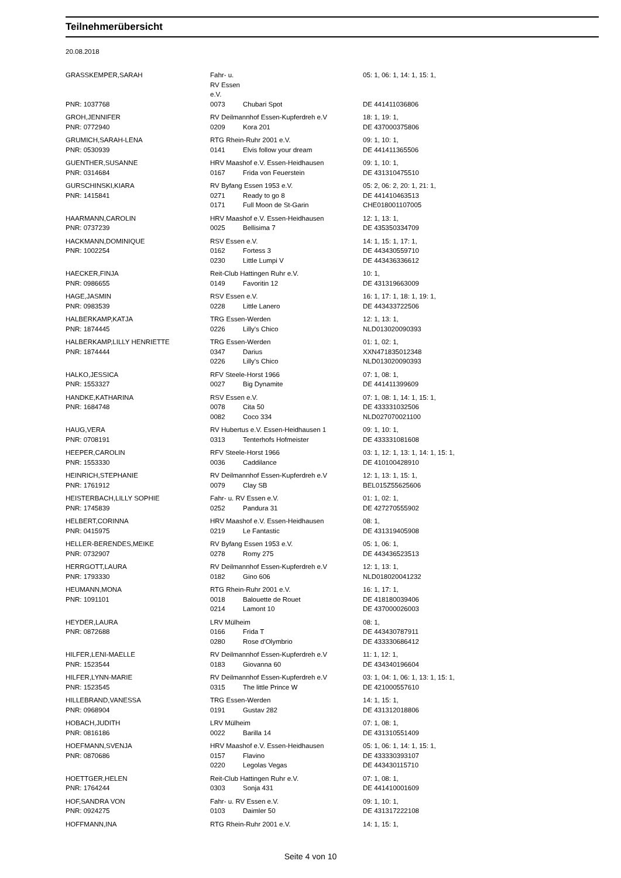Teilnehmerübersicht
20.08.2018
| GRASSKEMPER,SARAH | Fahr- u. RV Essen e.V. | | | 05: 1, 06: 1, 14: 1, 15: 1, |
| PNR: 1037768 | 0073 | Chubari Spot | | DE 441411036806 |
| GROH,JENNIFER | RV Deilmannhof Essen-Kupferdreh e.V | | | 18: 1, 19: 1, |
| PNR: 0772940 | 0209 | Kora 201 | | DE 437000375806 |
| GRUMICH,SARAH-LENA | RTG Rhein-Ruhr 2001 e.V. | | | 09: 1, 10: 1, |
| PNR: 0530939 | 0141 | Elvis follow your dream | | DE 441411365506 |
| GUENTHER,SUSANNE | HRV Maashof e.V. Essen-Heidhausen | | | 09: 1, 10: 1, |
| PNR: 0314684 | 0167 | Frida von Feuerstein | | DE 431310475510 |
| GURSCHINSKI,KIARA | RV Byfang Essen 1953 e.V. | | | 05: 2, 06: 2, 20: 1, 21: 1, |
| PNR: 1415841 | 0271 | Ready to go 8 | | DE 441410463513 |
| | 0171 | Full Moon de St-Garin | | CHE018001107005 |
| HAARMANN,CAROLIN | HRV Maashof e.V. Essen-Heidhausen | | | 12: 1, 13: 1, |
| PNR: 0737239 | 0025 | Bellisima 7 | | DE 435350334709 |
| HACKMANN,DOMINIQUE | RSV Essen e.V. | | | 14: 1, 15: 1, 17: 1, |
| PNR: 1002254 | 0162 | Fortess 3 | | DE 443430559710 |
| | 0230 | Little Lumpi V | | DE 443436336612 |
| HAECKER,FINJA | Reit-Club Hattingen Ruhr e.V. | | | 10: 1, |
| PNR: 0986655 | 0149 | Favoritin 12 | | DE 431319663009 |
| HAGE,JASMIN | RSV Essen e.V. | | | 16: 1, 17: 1, 18: 1, 19: 1, |
| PNR: 0983539 | 0228 | Little Lanero | | DE 443433722506 |
| HALBERKAMP,KATJA | TRG Essen-Werden | | | 12: 1, 13: 1, |
| PNR: 1874445 | 0226 | Lilly's Chico | | NLD013020090393 |
| HALBERKAMP,LILLY HENRIETTE | TRG Essen-Werden | | | 01: 1, 02: 1, |
| PNR: 1874444 | 0347 | Darius | | XXN471835012348 |
| | 0226 | Lilly's Chico | | NLD013020090393 |
| HALKO,JESSICA | RFV Steele-Horst 1966 | | | 07: 1, 08: 1, |
| PNR: 1553327 | 0027 | Big Dynamite | | DE 441411399609 |
| HANDKE,KATHARINA | RSV Essen e.V. | | | 07: 1, 08: 1, 14: 1, 15: 1, |
| PNR: 1684748 | 0078 | Cita 50 | | DE 433331032506 |
| | 0082 | Coco 334 | | NLD027070021100 |
| HAUG,VERA | RV Hubertus e.V. Essen-Heidhausen 1 | | | 09: 1, 10: 1, |
| PNR: 0708191 | 0313 | Tenterhofs Hofmeister | | DE 433331081608 |
| HEEPER,CAROLIN | RFV Steele-Horst 1966 | | | 03: 1, 12: 1, 13: 1, 14: 1, 15: 1, |
| PNR: 1553330 | 0036 | Caddilance | | DE 410100428910 |
| HEINRICH,STEPHANIE | RV Deilmannhof Essen-Kupferdreh e.V | | | 12: 1, 13: 1, 15: 1, |
| PNR: 1761912 | 0079 | Clay SB | | BEL015Z55625606 |
| HEISTERBACH,LILLY SOPHIE | Fahr- u. RV Essen e.V. | | | 01: 1, 02: 1, |
| PNR: 1745839 | 0252 | Pandura 31 | | DE 427270555902 |
| HELBERT,CORINNA | HRV Maashof e.V. Essen-Heidhausen | | | 08: 1, |
| PNR: 0415975 | 0219 | Le Fantastic | | DE 431319405908 |
| HELLER-BERENDES,MEIKE | RV Byfang Essen 1953 e.V. | | | 05: 1, 06: 1, |
| PNR: 0732907 | 0278 | Romy 275 | | DE 443436523513 |
| HERRGOTT,LAURA | RV Deilmannhof Essen-Kupferdreh e.V | | | 12: 1, 13: 1, |
| PNR: 1793330 | 0182 | Gino 606 | | NLD018020041232 |
| HEUMANN,MONA | RTG Rhein-Ruhr 2001 e.V. | | | 16: 1, 17: 1, |
| PNR: 1091101 | 0018 | Balouette de Rouet | | DE 418180039406 |
| | 0214 | Lamont 10 | | DE 437000026003 |
| HEYDER,LAURA | LRV Mülheim | | | 08: 1, |
| PNR: 0872688 | 0166 | Frida T | | DE 443430787911 |
| | 0280 | Rose d'Olymbrio | | DE 433330686412 |
| HILFER,LENI-MAELLE | RV Deilmannhof Essen-Kupferdreh e.V | | | 11: 1, 12: 1, |
| PNR: 1523544 | 0183 | Giovanna 60 | | DE 434340196604 |
| HILFER,LYNN-MARIE | RV Deilmannhof Essen-Kupferdreh e.V | | | 03: 1, 04: 1, 06: 1, 13: 1, 15: 1, |
| PNR: 1523545 | 0315 | The little Prince W | | DE 421000557610 |
| HILLEBRAND,VANESSA | TRG Essen-Werden | | | 14: 1, 15: 1, |
| PNR: 0968904 | 0191 | Gustav 282 | | DE 431312018806 |
| HOBACH,JUDITH | LRV Mülheim | | | 07: 1, 08: 1, |
| PNR: 0816186 | 0022 | Barilla 14 | | DE 431310551409 |
| HOEFMANN,SVENJA | HRV Maashof e.V. Essen-Heidhausen | | | 05: 1, 06: 1, 14: 1, 15: 1, |
| PNR: 0870686 | 0157 | Flavino | | DE 433330393107 |
| | 0220 | Legolas Vegas | | DE 443430115710 |
| HOETTGER,HELEN | Reit-Club Hattingen Ruhr e.V. | | | 07: 1, 08: 1, |
| PNR: 1764244 | 0303 | Sonja 431 | | DE 441410001609 |
| HOF,SANDRA VON | Fahr- u. RV Essen e.V. | | | 09: 1, 10: 1, |
| PNR: 0924275 | 0103 | Daimler 50 | | DE 431317222108 |
| HOFFMANN,INA | RTG Rhein-Ruhr 2001 e.V. | | | 14: 1, 15: 1, |
Seite 4 von 10